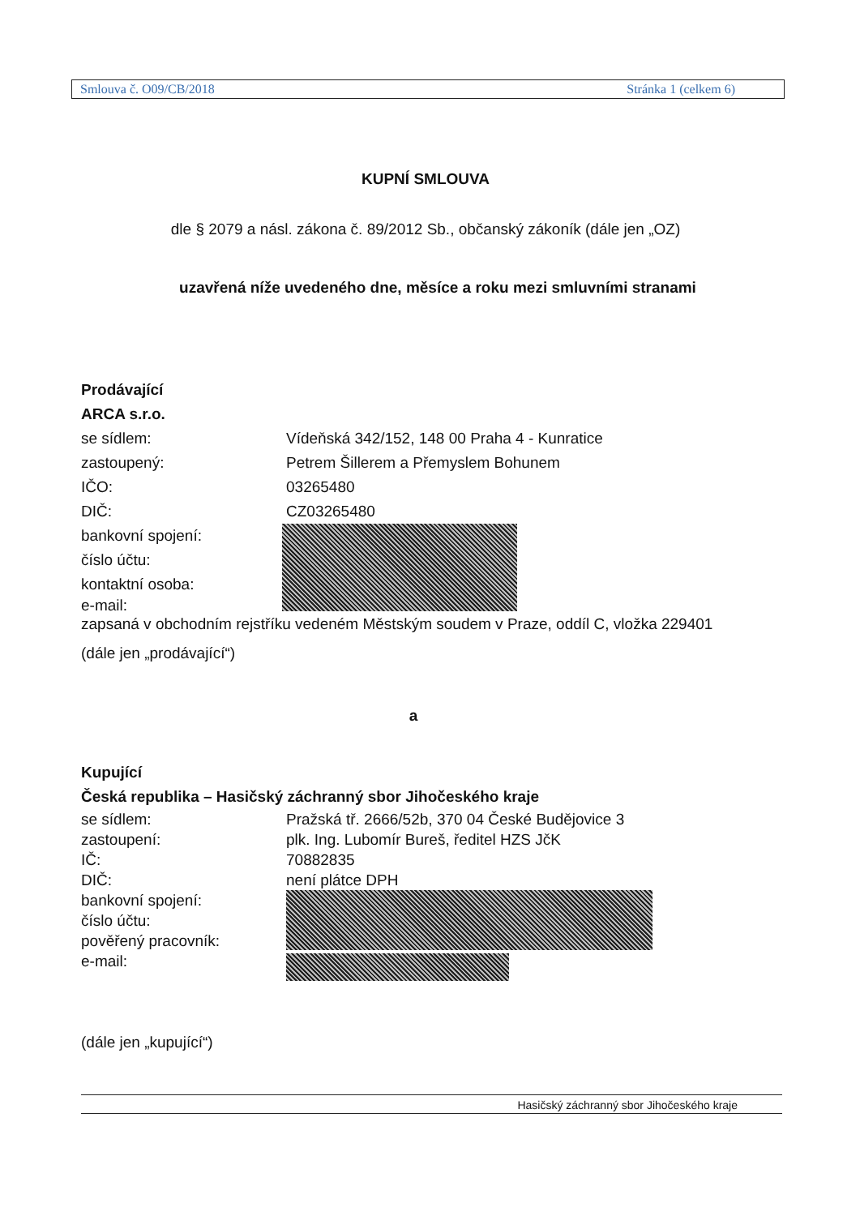Smlouva č. O09/CB/2018 Stránka 1 (celkem 6)
KUPNÍ SMLOUVA
dle § 2079 a násl. zákona č. 89/2012 Sb., občanský zákoník (dále jen „OZ)
uzavřená níže uvedeného dne, měsíce a roku mezi smluvními stranami
Prodávající
ARCA s.r.o.
se sídlem: Vídeňská 342/152, 148 00 Praha 4 - Kunratice
zastoupený: Petrem Šillerem a Přemyslem Bohunem
IČO: 03265480
DIČ: CZ03265480
bankovní spojení:
číslo účtu:
kontaktní osoba:
e-mail:
zapsaná v obchodním rejstříku vedeném Městským soudem v Praze, oddíl C, vložka 229401
(dále jen „prodávající“)
a
Kupující
Česká republika – Hasičský záchranný sbor Jihočeského kraje
se sídlem: Pražská tř. 2666/52b, 370 04 České Budějovice 3
zastoupení: plk. Ing. Lubomír Bureš, ředitel HZS JčK
IČ: 70882835
DIČ: není plátce DPH
bankovní spojení:
číslo účtu:
pověřený pracovník:
e-mail:
(dále jen „kupující“)
Hasičský záchranný sbor Jihočeského kraje